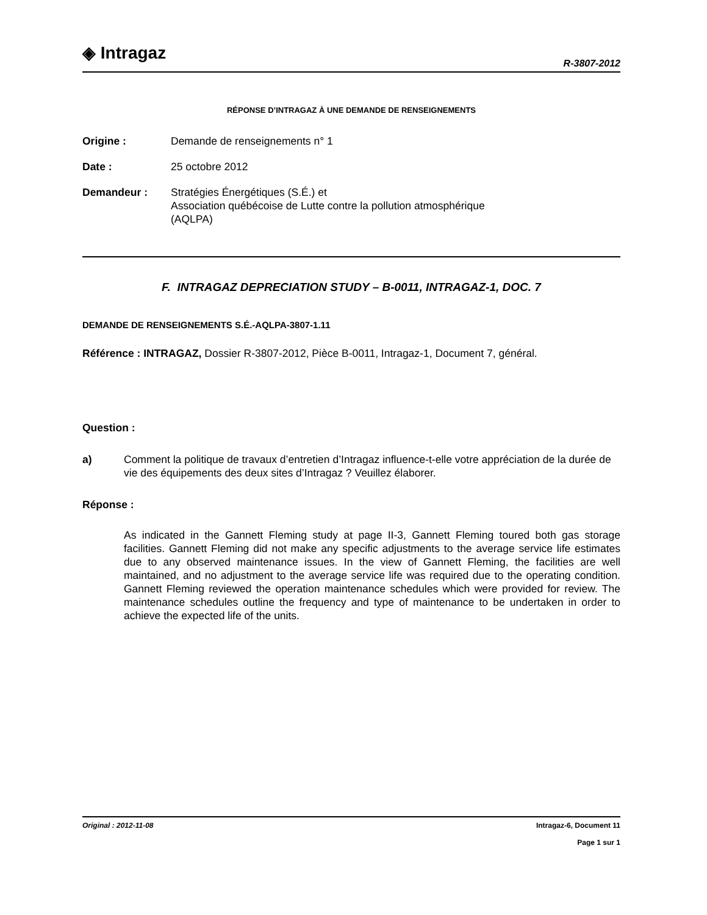◈ Intragaz
R-3807-2012
RÉPONSE D’INTRAGAZ À UNE DEMANDE DE RENSEIGNEMENTS
Origine : Demande de renseignements n° 1
Date : 25 octobre 2012
Demandeur : Stratégies Énergétiques (S.É.) et
Association québécoise de Lutte contre la pollution atmosphérique
(AQLPA)
F. INTRAGAZ DEPRECIATION STUDY – B-0011, INTRAGAZ-1, DOC. 7
DEMANDE DE RENSEIGNEMENTS S.É.-AQLPA-3807-1.11
Référence : INTRAGAZ, Dossier R-3807-2012, Pièce B-0011, Intragaz-1, Document 7, général.
Question :
a) Comment la politique de travaux d’entretien d’Intragaz influence-t-elle votre appréciation de la durée de vie des équipements des deux sites d’Intragaz ? Veuillez élaborer.
Réponse :
As indicated in the Gannett Fleming study at page II-3, Gannett Fleming toured both gas storage facilities. Gannett Fleming did not make any specific adjustments to the average service life estimates due to any observed maintenance issues. In the view of Gannett Fleming, the facilities are well maintained, and no adjustment to the average service life was required due to the operating condition. Gannett Fleming reviewed the operation maintenance schedules which were provided for review. The maintenance schedules outline the frequency and type of maintenance to be undertaken in order to achieve the expected life of the units.
Original : 2012-11-08 Intragaz-6, Document 11
Page 1 sur 1